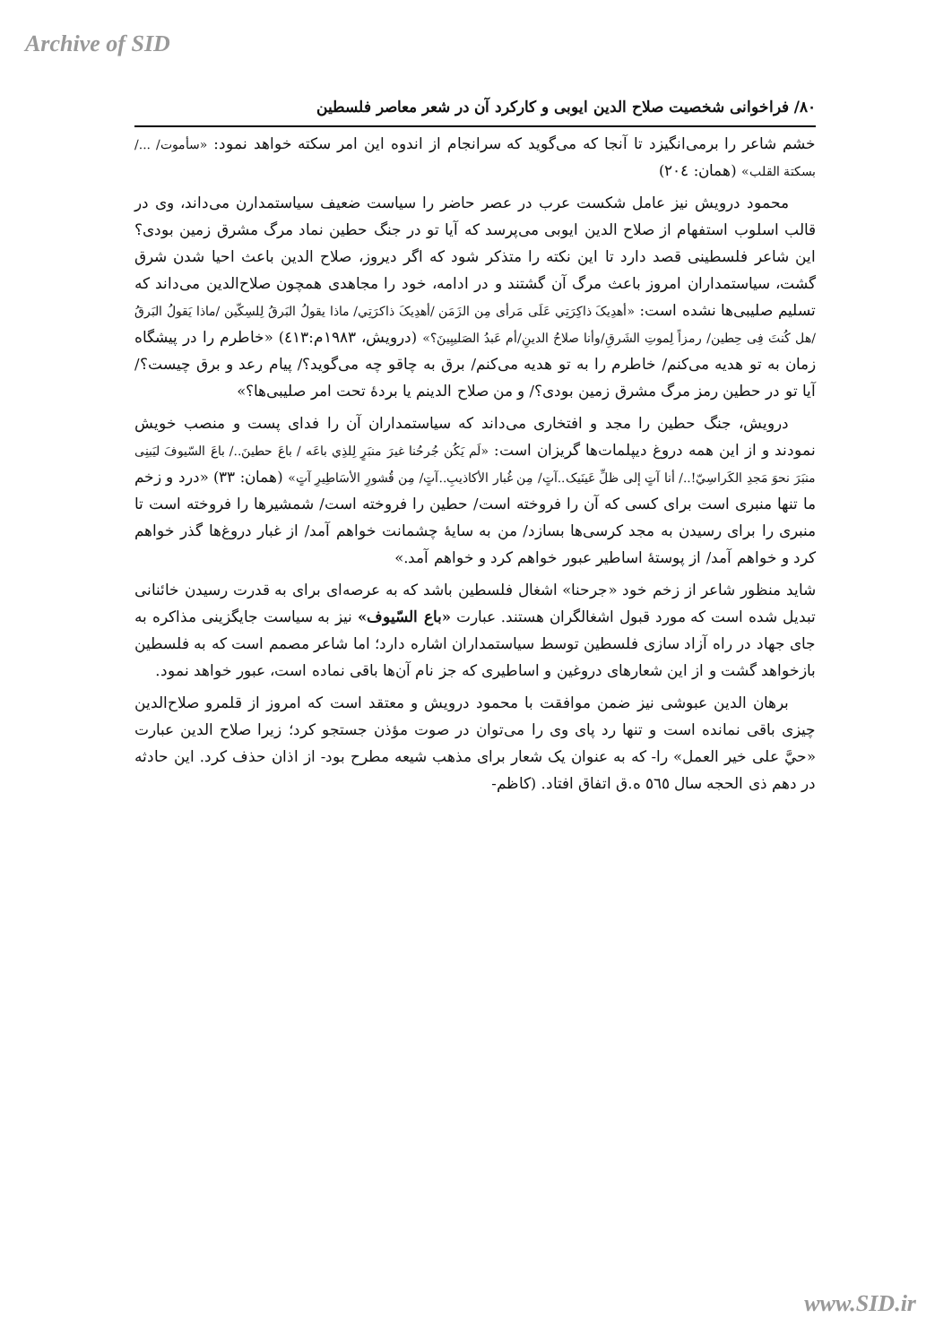Archive of SID
۸۰/ فراخوانی شخصیت صلاح الدین ایوبی و کارکرد آن در شعر معاصر فلسطین
خشم شاعر را برمی‌انگیزد تا آنجا که می‌گوید که سرانجام از اندوه این امر سکته خواهد نمود: «سأموت/ .../بسکتة القلب» (همان: ٢٠٤)
محمود درویش نیز عامل شکست عرب در عصر حاضر را سیاست ضعیف سیاستمدارن می‌داند، وی در قالب اسلوب استفهام از صلاح الدین ایوبی می‌پرسد که آیا تو در جنگ حطین نماد مرگ مشرق زمین بودی؟ این شاعر فلسطینی قصد دارد تا این نکته را متذکر شود که اگر دیروز، صلاح الدین باعث احیا شدن شرق گشت، سیاستمداران امروز باعث مرگ آن گشتند و در ادامه، خود را مجاهدی همچون صلاح‌الدین می‌داند که تسلیم صلیبی‌ها نشده است: «أهدِیکَ ذاکِرَتِي عَلَی مَرأی مِن الزَمَن /أهدِیکَ ذاکرَتِي/ ماذا یقولُ البَرقُ لِلسِکّین /ماذا یَقولُ البَرقُ /هل کُنتَ فِی حِطین/ رمزاً لِموتِ الشَرقِ/وأنا صلاحُ الدینِ/أم عَبدُ الصَلیبِینَ؟» (درویش، ١٩٨٣م:٤١٣) «خاطرم را در پیشگاه زمان به تو هدیه می‌کنم/ خاطرم را به تو هدیه می‌کنم/ برق به چاقو چه می‌گوید؟/ پیام رعد و برق چیست؟/ آیا تو در حطین رمز مرگ مشرق زمین بودی؟/ و من صلاح الدینم یا بردهٔ تحت امر صلیبی‌ها؟»
درویش، جنگ حطین را مجد و افتخاری می‌داند که سیاستمداران آن را فدای پست و منصب خویش نمودند و از این همه دروغ دیپلمات‌ها گریزان است: «لَم یَکُن جُرحُنا غیرَ منبَرٍ لِلذِي باعَه / باعَ حطینَ../ باعَ السّیوفَ لیَبنِی منبَرَ نحوَ مَجدِ الکَراسِيّ!../ أنا آتٍ إلی ظلِّ عَینَیک..آتٍ/ مِن غُبار الأکاذیبِ..آتٍ/ مِن قُشورِ الأسَاطِیرِ آتٍ» (همان: ٣٣) «درد و زخم ما تنها منبری است برای کسی که آن را فروخته است/ حطین را فروخته است/ شمشیرها را فروخته است تا منبری را برای رسیدن به مجد کرسی‌ها بسازد/ من به سایهٔ چشمانت خواهم آمد/ از غبار دروغ‌ها گذر خواهم کرد و خواهم آمد/ از پوستهٔ اساطیر عبور خواهم کرد و خواهم آمد.»
شاید منظور شاعر از زخم خود «جرحنا» اشغال فلسطین باشد که به عرصه‌ای برای به قدرت رسیدن خائنانی تبدیل شده است که مورد قبول اشغالگران هستند. عبارت «باع السّیوف» نیز به سیاست جایگزینی مذاکره به جای جهاد در راه آزاد سازی فلسطین توسط سیاستمداران اشاره دارد؛ اما شاعر مصمم است که به فلسطین بازخواهد گشت و از این شعارهای دروغین و اساطیری که جز نام آن‌ها باقی نماده است، عبور خواهد نمود.
برهان الدین عبوشی نیز ضمن موافقت با محمود درویش و معتقد است که امروز از قلمرو صلاح‌الدین چیزی باقی نمانده است و تنها رد پای وی را می‌توان در صوت مؤذن جستجو کرد؛ زیرا صلاح الدین عبارت «حيَّ علی خیر العمل» را- که به عنوان یک شعار برای مذهب شیعه مطرح بود- از اذان حذف کرد. این حادثه در دهم ذی الحجه سال ٥٦٥ ه.ق اتفاق افتاد. (کاظم-
www.SID.ir